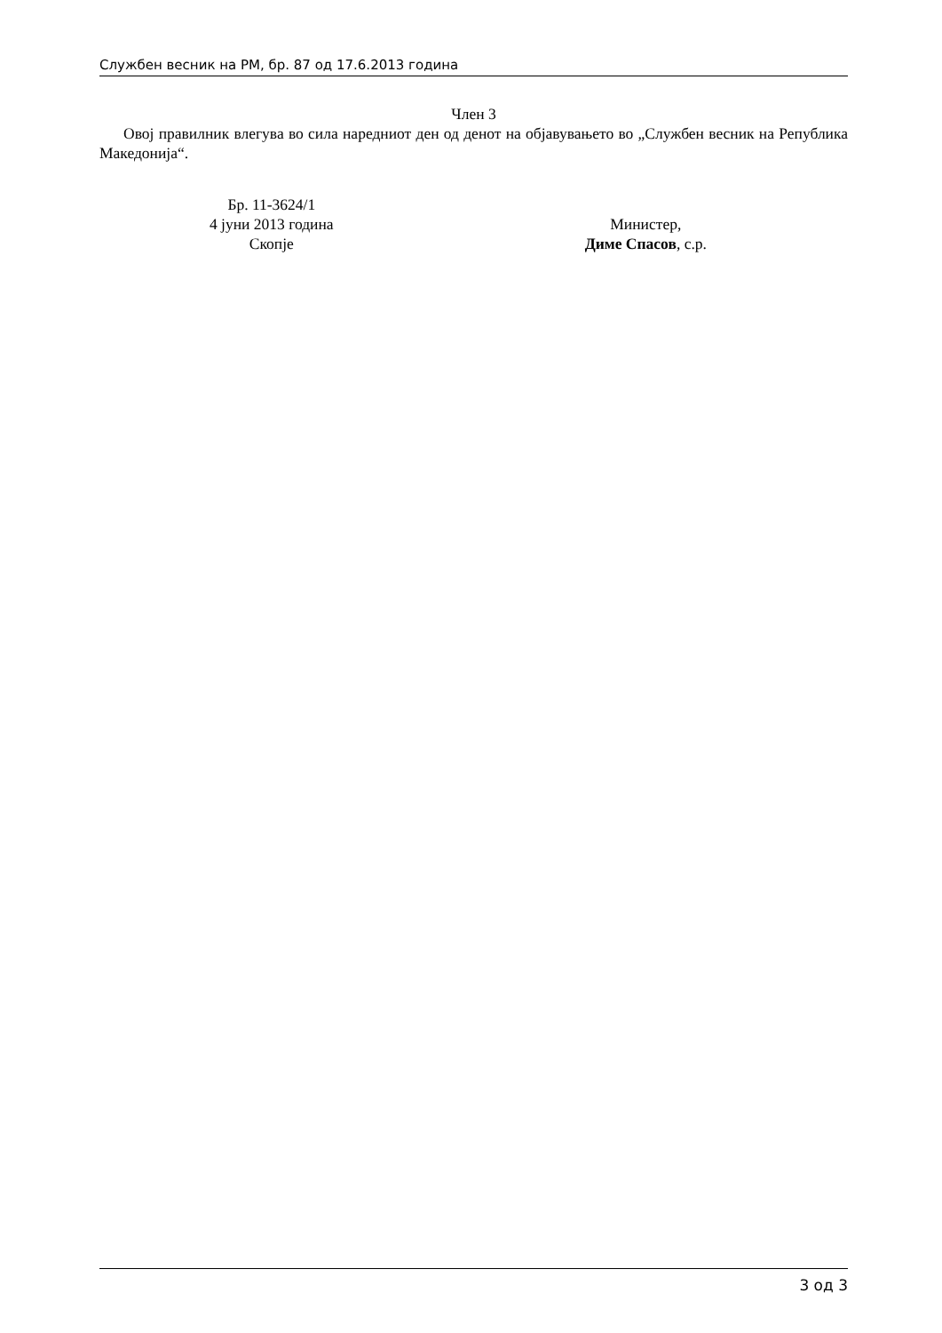Службен весник на РМ, бр. 87 од 17.6.2013 година
Член 3
Овој правилник влегува во сила наредниот ден од денот на објавувањето во „Службен весник на Република Македонија“.
Бр. 11-3624/1
4 јуни 2013 година
Скопје
Министер,
Диме Спасов, с.р.
3 од 3